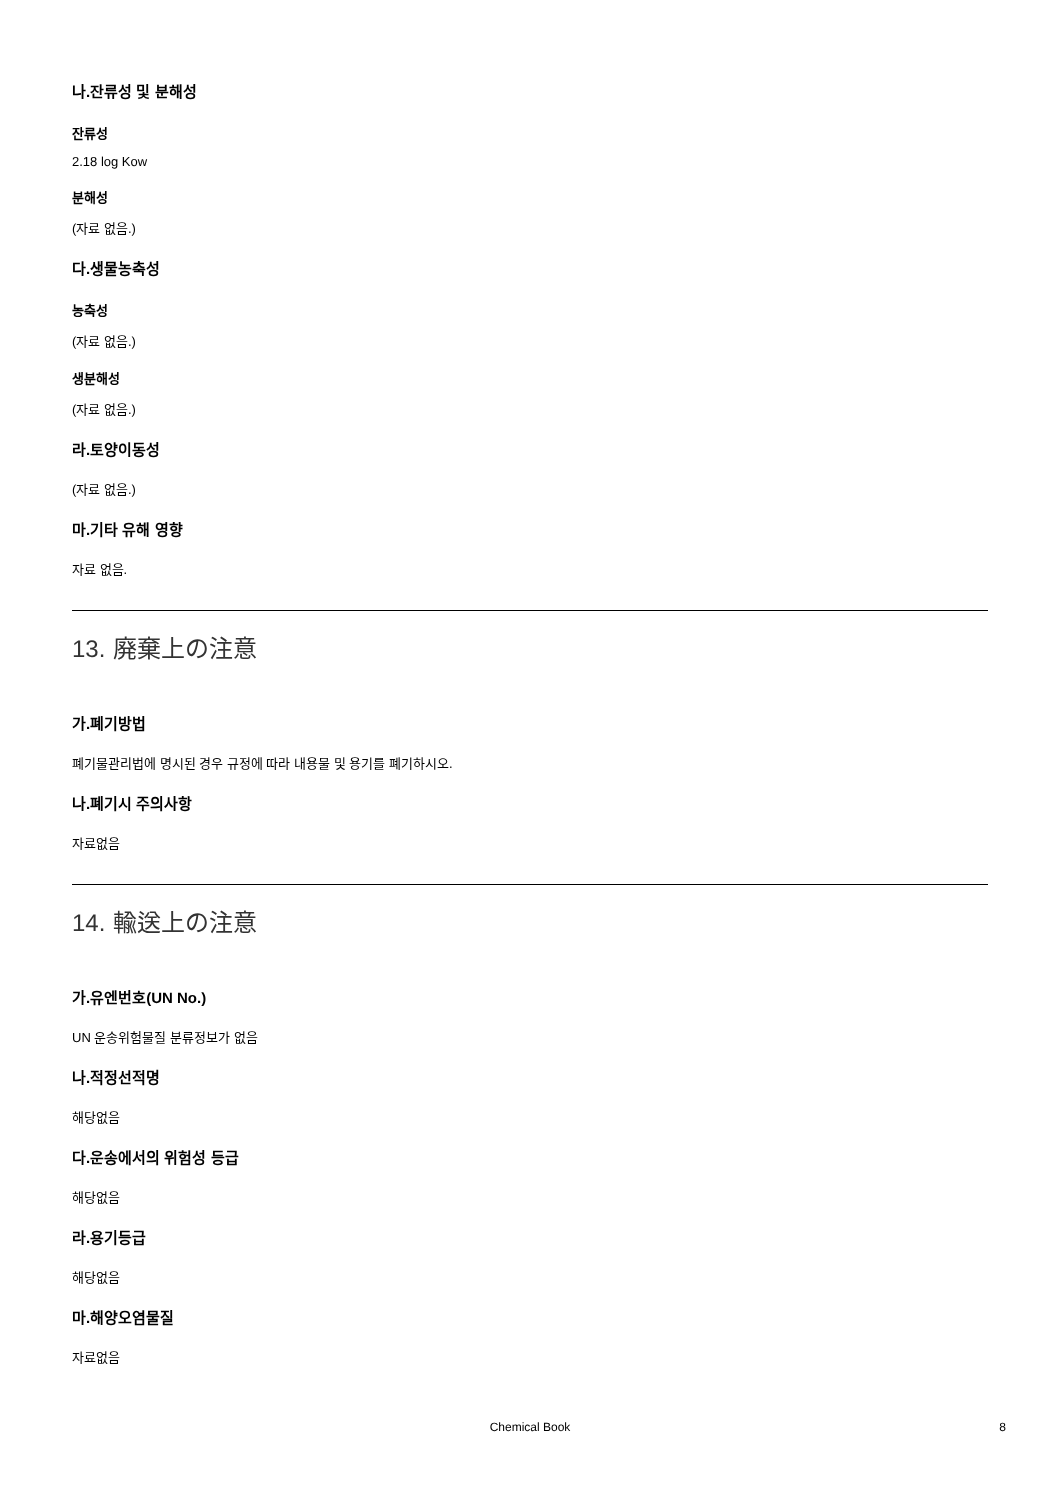나.잔류성 및 분해성
잔류성
2.18 log Kow
분해성
(자료 없음.)
다.생물농축성
농축성
(자료 없음.)
생분해성
(자료 없음.)
라.토양이동성
(자료 없음.)
마.기타 유해 영향
자료 없음.
13. 廃棄上の注意
가.폐기방법
폐기물관리법에 명시된 경우 규정에 따라 내용물 및 용기를 폐기하시오.
나.폐기시 주의사항
자료없음
14. 輸送上の注意
가.유엔번호(UN No.)
UN 운송위험물질 분류정보가 없음
나.적정선적명
해당없음
다.운송에서의 위험성 등급
해당없음
라.용기등급
해당없음
마.해양오염물질
자료없음
Chemical Book
8